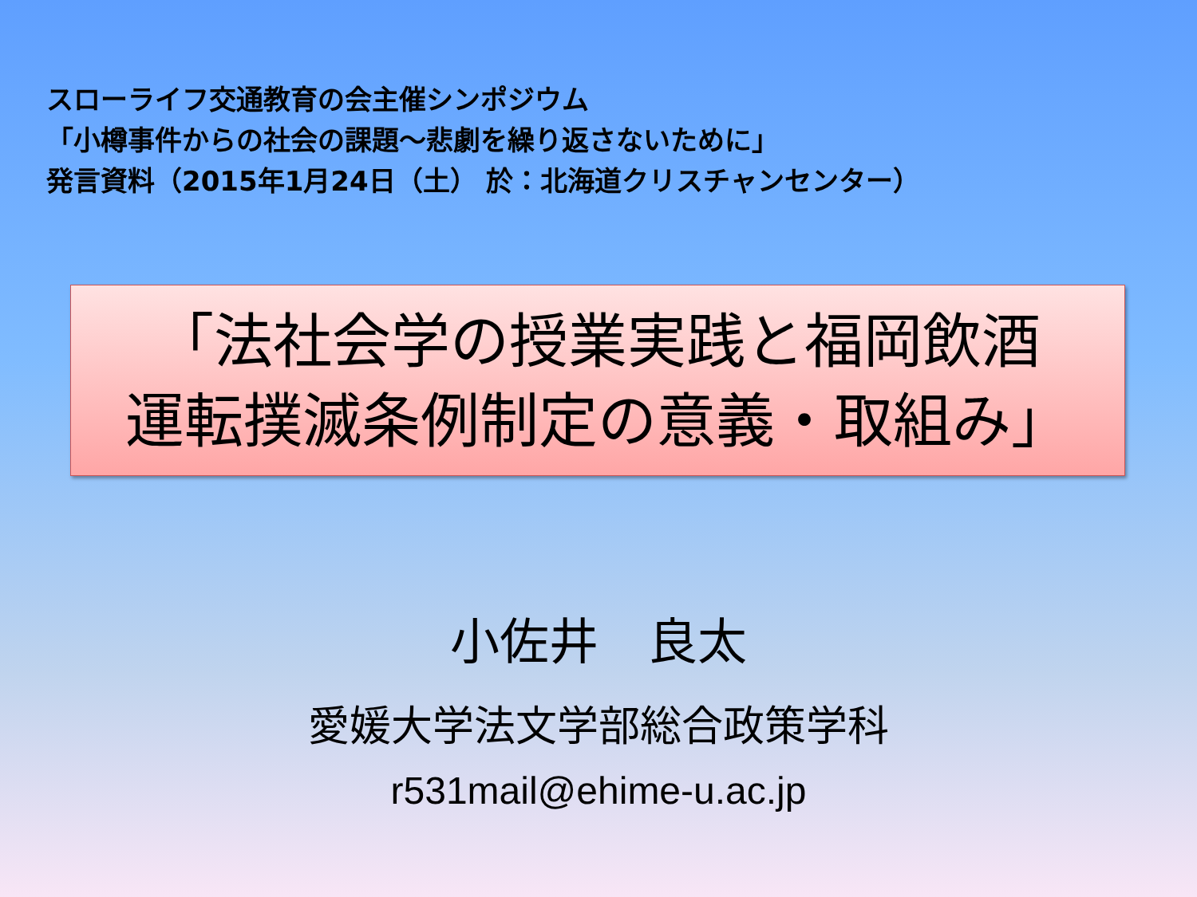スローライフ交通教育の会主催シンポジウム
「小樽事件からの社会の課題～悲劇を繰り返さないために」
発言資料（2015年1月24日（土） 於：北海道クリスチャンセンター）
「法社会学の授業実践と福岡飲酒
運転撲滅条例制定の意義・取組み」
小佐井　良太
愛媛大学法文学部総合政策学科
r531mail@ehime-u.ac.jp